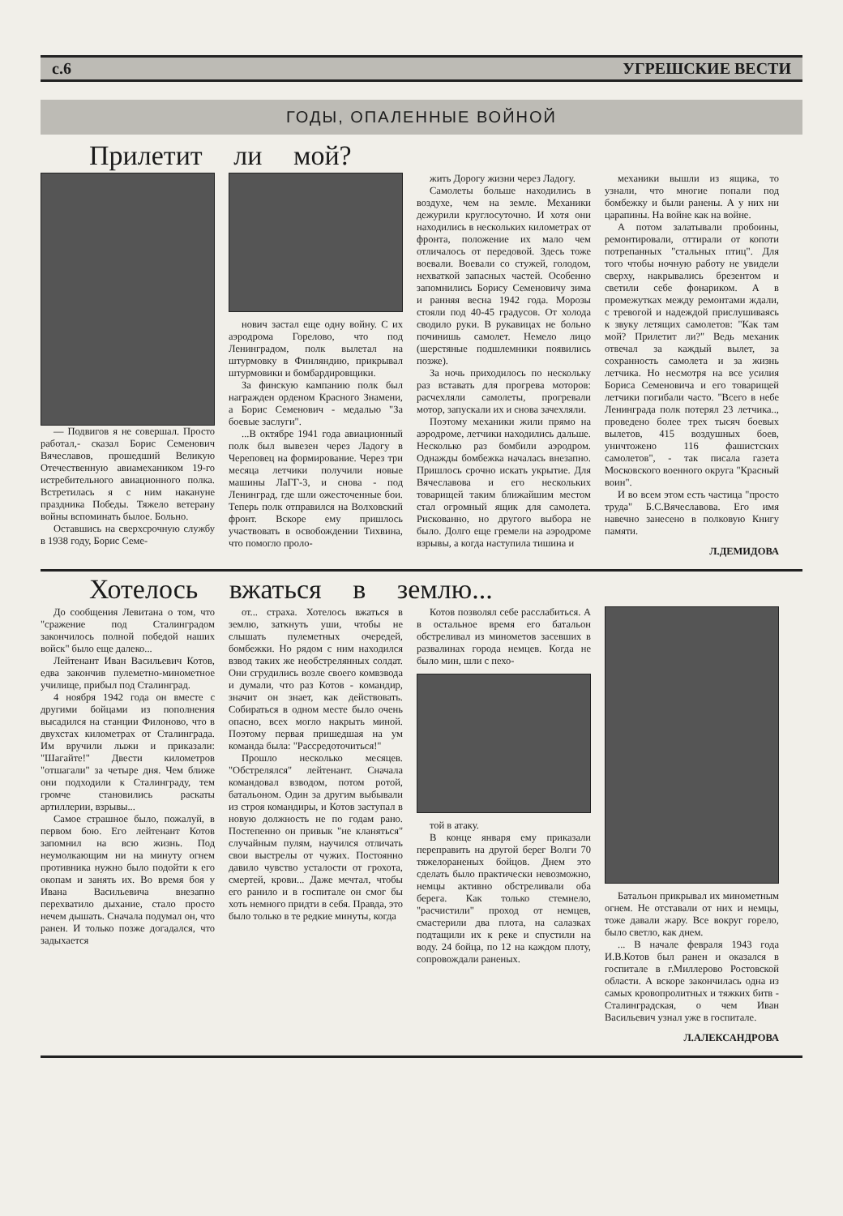с.6 УГРЕШСКИЕ ВЕСТИ
ГОДЫ, ОПАЛЕННЫЕ ВОЙНОЙ
Прилетит ли мой?
— Подвигов я не совершал. Просто работал,- сказал Борис Семенович Вячеславов, прошедший Великую Отечественную авиамехаником 19-го истребительного авиационного полка. Встретилась я с ним накануне праздника Победы. Тяжело ветерану войны вспоминать былое. Больно.
Оставшись на сверхсрочную службу в 1938 году, Борис Семе-
нович застал еще одну войну. С их аэродрома Горелово, что под Ленинградом, полк вылетал на штурмовку в Финляндию, прикрывал штурмовики и бомбардировщики.
За финскую кампанию полк был награжден орденом Красного Знамени, а Борис Семенович - медалью "За боевые заслуги".
...В октябре 1941 года авиационный полк был вывезен через Ладогу в Череповец на формирование. Через три месяца летчики получили новые машины ЛаГГ-3, и снова - под Ленинград, где шли ожесточенные бои. Теперь полк отправился на Волховский фронт. Вскоре ему пришлось участвовать в освобождении Тихвина, что помогло проло-
жить Дорогу жизни через Ладогу.
Самолеты больше находились в воздухе, чем на земле. Механики дежурили круглосуточно. И хотя они находились в нескольких километрах от фронта, положение их мало чем отличалось от передовой. Здесь тоже воевали. Воевали со стужей, голодом, нехваткой запасных частей. Особенно запомнились Борису Семеновичу зима и ранняя весна 1942 года. Морозы стояли под 40-45 градусов. От холода сводило руки. В рукавицах не больно починишь самолет. Немело лицо (шерстяные подшлемники появились позже).
За ночь приходилось по нескольку раз вставать для прогрева моторов: расчехляли самолеты, прогревали мотор, запускали их и снова зачехляли.
Поэтому механики жили прямо на аэродроме, летчики находились дальше. Несколько раз бомбили аэродром. Однажды бомбежка началась внезапно. Пришлось срочно искать укрытие. Для Вячеславова и его нескольких товарищей таким ближайшим местом стал огромный ящик для самолета. Рискованно, но другого выбора не было. Долго еще гремели на аэродроме взрывы, а когда наступила тишина и
механики вышли из ящика, то узнали, что многие попали под бомбежку и были ранены. А у них ни царапины. На войне как на войне.
А потом залатывали пробоины, ремонтировали, оттирали от копоти потрепанных "стальных птиц". Для того чтобы ночную работу не увидели сверху, накрывались брезентом и светили себе фонариком. А в промежутках между ремонтами ждали, с тревогой и надеждой прислушиваясь к звуку летящих самолетов: "Как там мой? Прилетит ли?" Ведь механик отвечал за каждый вылет, за сохранность самолета и за жизнь летчика. Но несмотря на все усилия Бориса Семеновича и его товарищей летчики погибали часто. "Всего в небе Ленинграда полк потерял 23 летчика.., проведено более трех тысяч боевых вылетов, 415 воздушных боев, уничтожено 116 фашистских самолетов", - так писала газета Московского военного округа "Красный воин".
И во всем этом есть частица "просто труда" Б.С.Вячеславова. Его имя навечно занесено в полковую Книгу памяти.
Л.ДЕМИДОВА
Хотелось вжаться в землю...
До сообщения Левитана о том, что "сражение под Сталинградом закончилось полной победой наших войск" было еще далеко...
Лейтенант Иван Васильевич Котов, едва закончив пулеметно-минометное училище, прибыл под Сталинград.
4 ноября 1942 года он вместе с другими бойцами из пополнения высадился на станции Филоново, что в двухстах километрах от Сталинграда. Им вручили лыжи и приказали: "Шагайте!" Двести километров "отшагали" за четыре дня. Чем ближе они подходили к Сталинграду, тем громче становились раскаты артиллерии, взрывы...
Самое страшное было, пожалуй, в первом бою. Его лейтенант Котов запомнил на всю жизнь. Под неумолкающим ни на минуту огнем противника нужно было подойти к его окопам и занять их. Во время боя у Ивана Васильевича внезапно перехватило дыхание, стало просто нечем дышать. Сначала подумал он, что ранен. И только позже догадался, что задыхается
от... страха. Хотелось вжаться в землю, заткнуть уши, чтобы не слышать пулеметных очередей, бомбежки. Но рядом с ним находился взвод таких же необстрелянных солдат. Они сгрудились возле своего комвзвода и думали, что раз Котов - командир, значит он знает, как действовать. Собираться в одном месте было очень опасно, всех могло накрыть миной. Поэтому первая пришедшая на ум команда была: "Рассредоточиться!"
Прошло несколько месяцев. "Обстрелялся" лейтенант. Сначала командовал взводом, потом ротой, батальоном. Один за другим выбывали из строя командиры, и Котов заступал в новую должность не по годам рано. Постепенно он привык "не кланяться" случайным пулям, научился отличать свои выстрелы от чужих. Постоянно давило чувство усталости от грохота, смертей, крови... Даже мечтал, чтобы его ранило и в госпитале он смог бы хоть немного придти в себя. Правда, это было только в те редкие минуты, когда
Котов позволял себе расслабиться. А в остальное время его батальон обстреливал из минометов засевших в развалинах города немцев. Когда не было мин, шли с пехо-
той в атаку.
В конце января ему приказали переправить на другой берег Волги 70 тяжелораненых бойцов. Днем это сделать было практически невозможно, немцы активно обстреливали оба берега. Как только стемнело, "расчистили" проход от немцев, смастерили два плота, на салазках подтащили их к реке и спустили на воду. 24 бойца, по 12 на каждом плоту, сопровождали раненых.
Батальон прикрывал их минометным огнем. Не отставали от них и немцы, тоже давали жару. Все вокруг горело, было светло, как днем.
... В начале февраля 1943 года И.В.Котов был ранен и оказался в госпитале в г.Миллерово Ростовской области. А вскоре закончилась одна из самых кровопролитных и тяжких битв - Сталинградская, о чем Иван Васильевич узнал уже в госпитале.
Л.АЛЕКСАНДРОВА